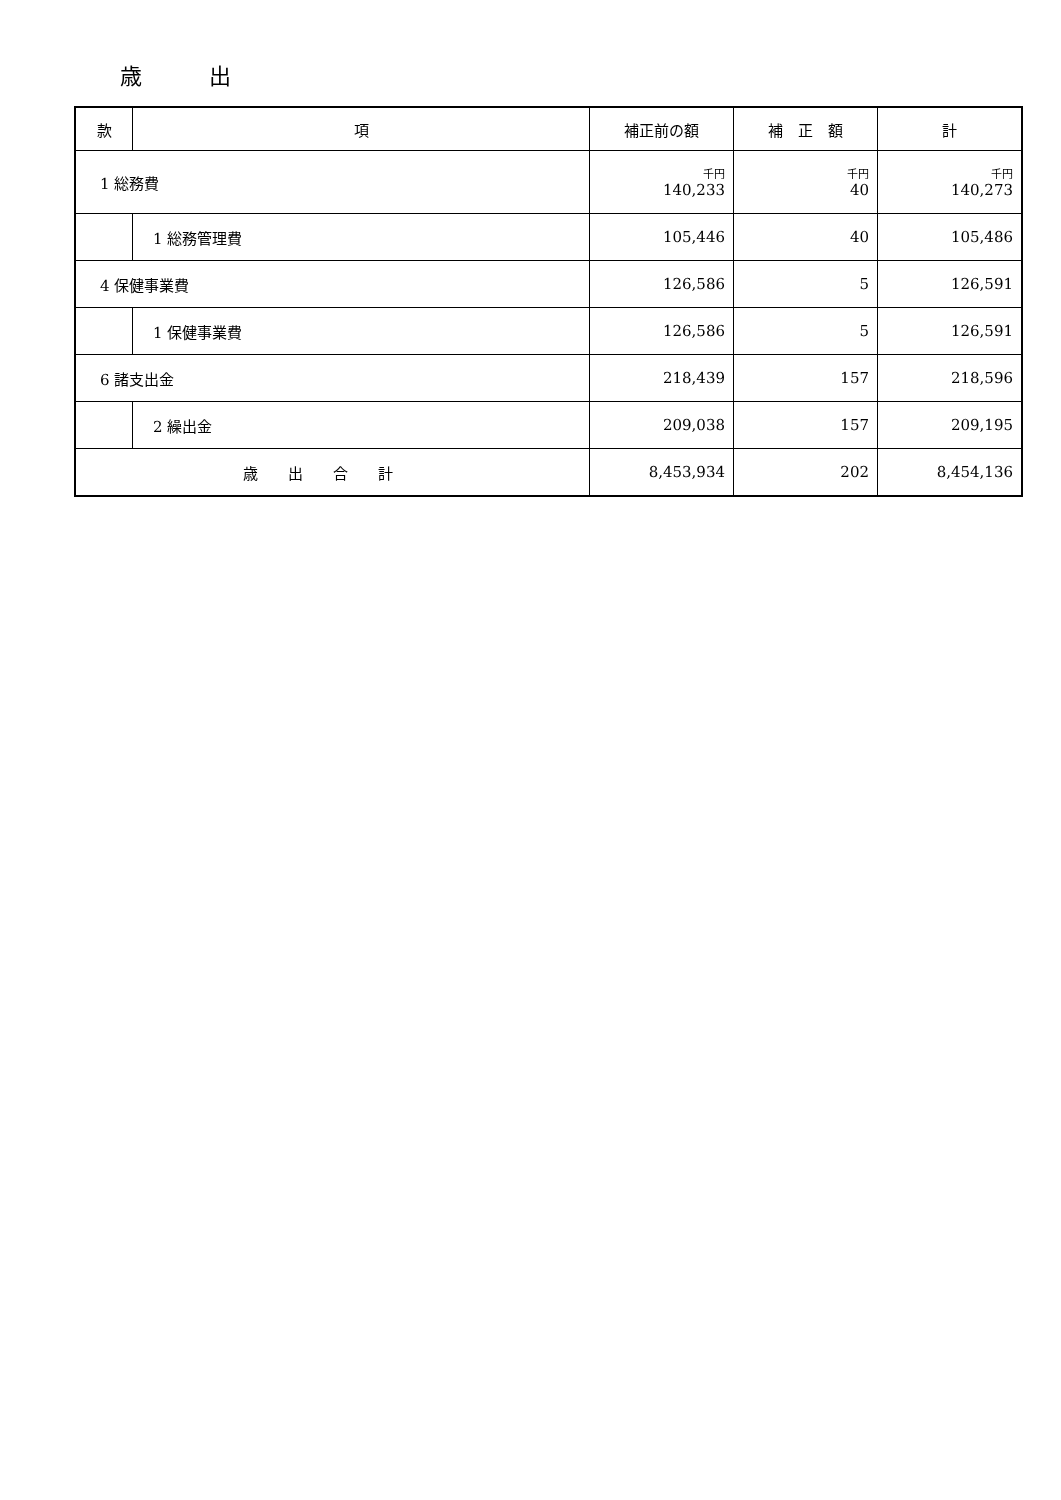歳 出
| 款 | 項 | 補正前の額 | 補 正 額 | 計 |
| --- | --- | --- | --- | --- |
| 1 総務費 | | 千円 140,233 | 千円 40 | 千円 140,273 |
| | 1 総務管理費 | 105,446 | 40 | 105,486 |
| 4 保健事業費 | | 126,586 | 5 | 126,591 |
| | 1 保健事業費 | 126,586 | 5 | 126,591 |
| 6 諸支出金 | | 218,439 | 157 | 218,596 |
| | 2 繰出金 | 209,038 | 157 | 209,195 |
| 歳出合計 | | 8,453,934 | 202 | 8,454,136 |